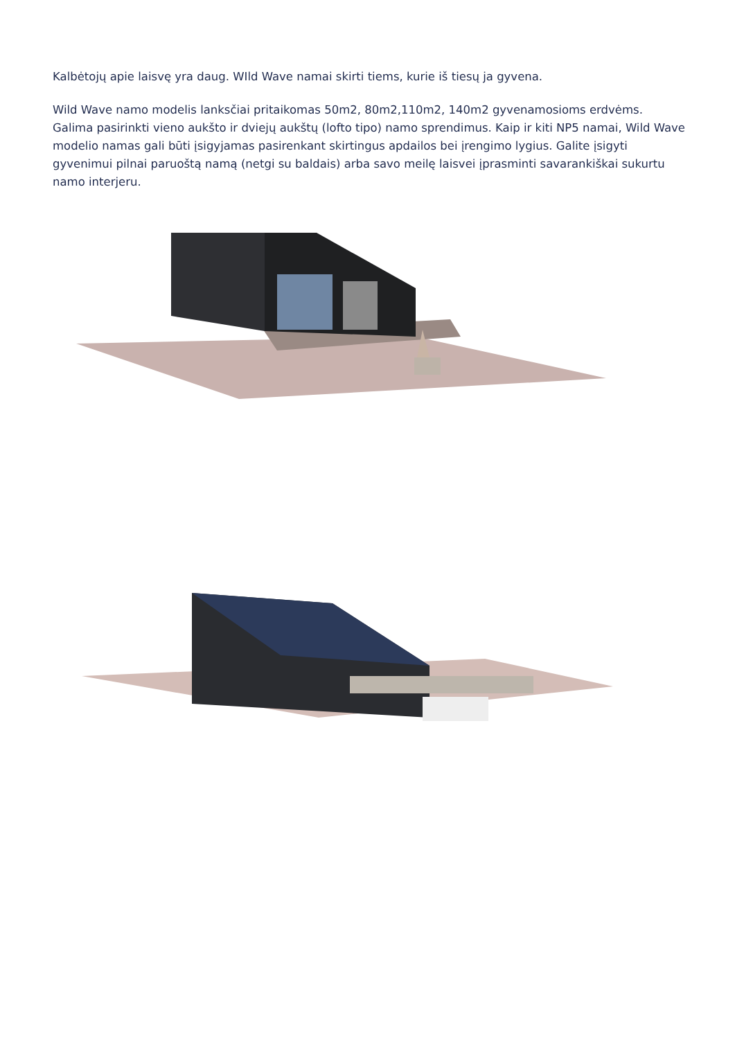Kalbėtojų apie laisvę yra daug. WIld Wave namai skirti tiems, kurie iš tiesų ja gyvena.
Wild Wave namo modelis lanksčiai pritaikomas 50m2, 80m2,110m2, 140m2 gyvenamosioms erdvėms. Galima pasirinkti vieno aukšto ir dviejų aukštų (lofto tipo) namo sprendimus. Kaip ir kiti NP5 namai, Wild Wave modelio namas gali būti įsigyjamas pasirenkant skirtingus apdailos bei įrengimo lygius. Galite įsigyti gyvenimui pilnai paruoštą namą (netgi su baldais) arba savo meilę laisvei įprasminti savarankiškai sukurtu namo interjeru.